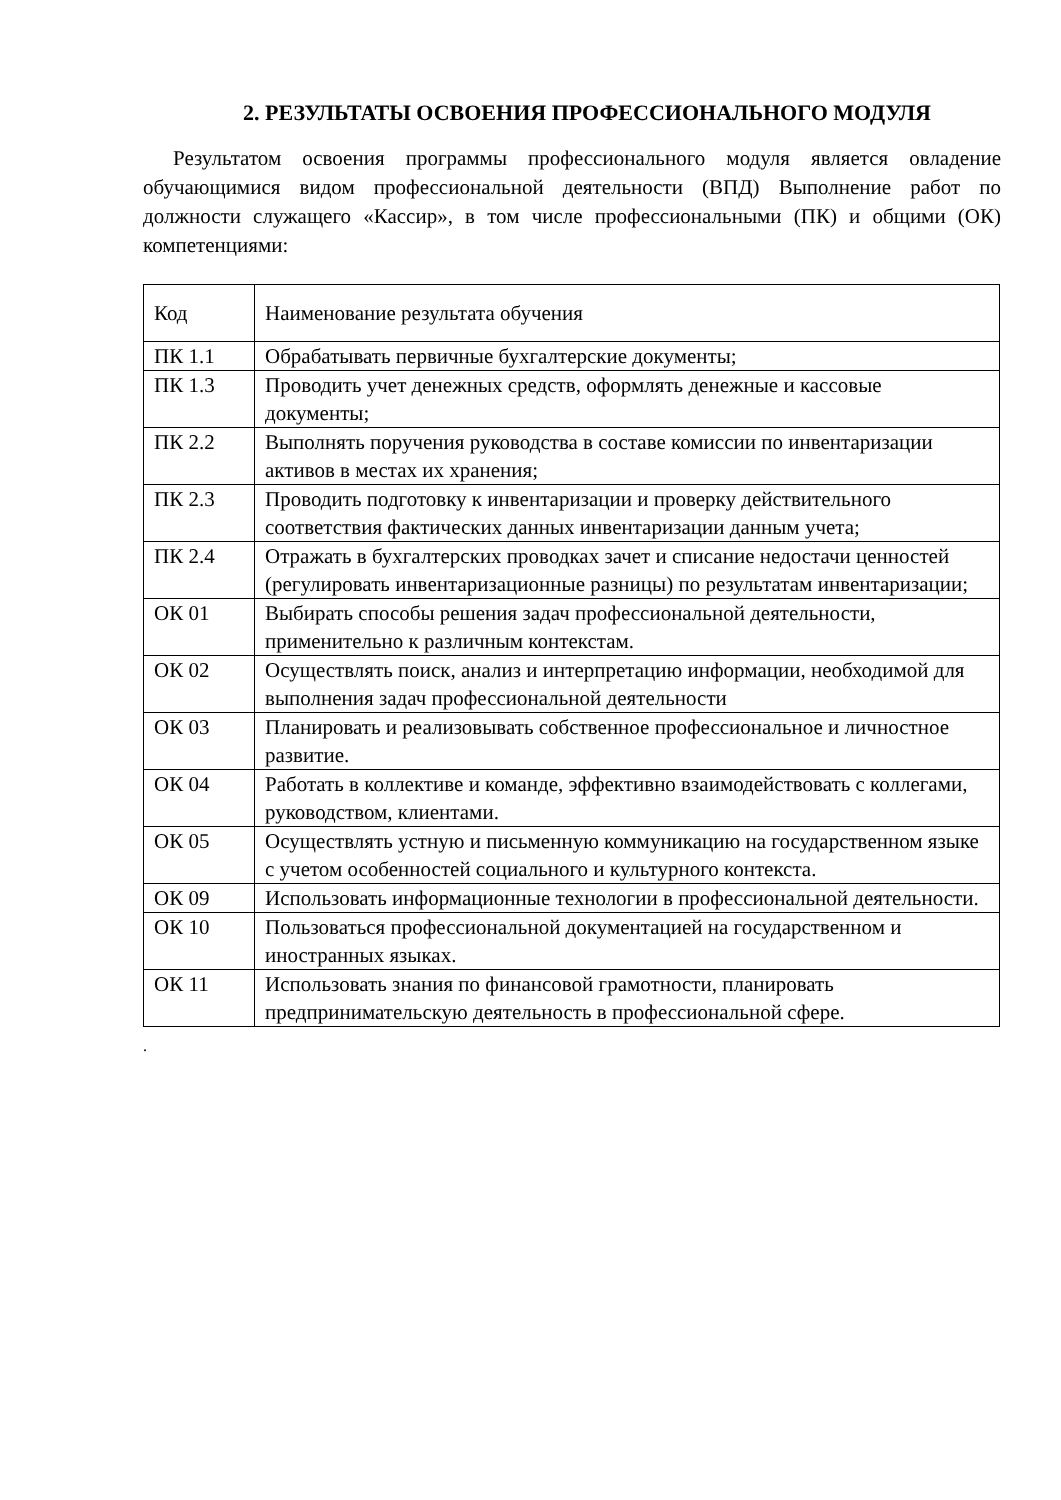2. РЕЗУЛЬТАТЫ ОСВОЕНИЯ ПРОФЕССИОНАЛЬНОГО МОДУЛЯ
Результатом освоения программы профессионального модуля является овладение обучающимися видом профессиональной деятельности (ВПД) Выполнение работ по должности служащего «Кассир», в том числе профессиональными (ПК) и общими (ОК) компетенциями:
| Код | Наименование результата обучения |
| ПК 1.1 | Обрабатывать первичные бухгалтерские документы; |
| ПК 1.3 | Проводить учет денежных средств, оформлять денежные и кассовые документы; |
| ПК 2.2 | Выполнять поручения руководства в составе комиссии по инвентаризации активов в местах их хранения; |
| ПК 2.3 | Проводить подготовку к инвентаризации и проверку действительного соответствия фактических данных инвентаризации данным учета; |
| ПК 2.4 | Отражать в бухгалтерских проводках зачет и списание недостачи ценностей (регулировать инвентаризационные разницы) по результатам инвентаризации; |
| ОК 01 | Выбирать способы решения задач профессиональной деятельности, применительно к различным контекстам. |
| ОК 02 | Осуществлять поиск, анализ и интерпретацию информации, необходимой для выполнения задач профессиональной деятельности |
| ОК 03 | Планировать и реализовывать собственное профессиональное и личностное развитие. |
| ОК 04 | Работать в коллективе и команде, эффективно взаимодействовать с коллегами, руководством, клиентами. |
| ОК 05 | Осуществлять устную и письменную коммуникацию на государственном языке с учетом особенностей социального и культурного контекста. |
| ОК 09 | Использовать информационные технологии в профессиональной деятельности. |
| ОК 10 | Пользоваться профессиональной документацией на государственном и иностранных языках. |
| ОК 11 | Использовать знания по финансовой грамотности, планировать предпринимательскую деятельность в профессиональной сфере. |
.